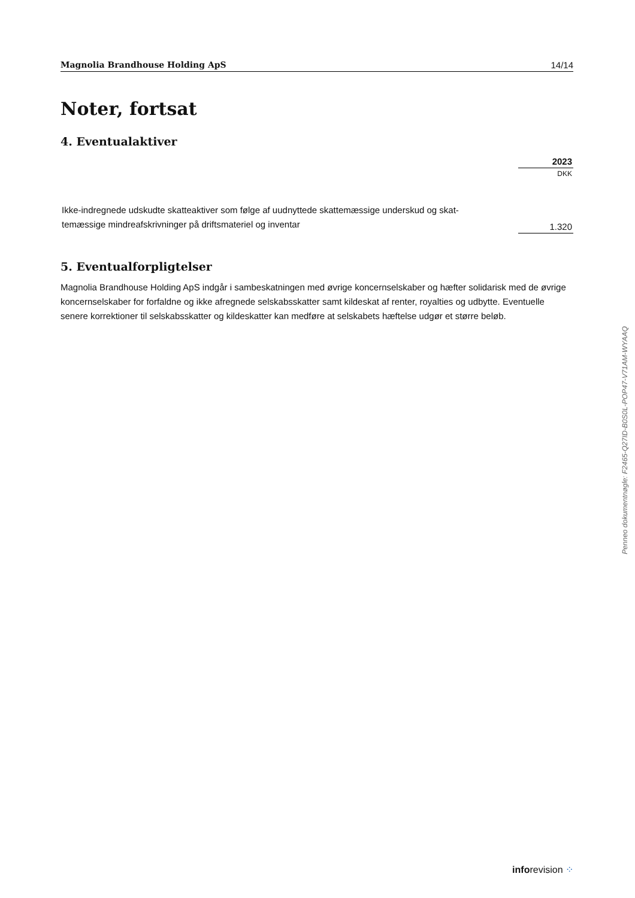Magnolia Brandhouse Holding ApS 14/14
Noter, fortsat
4. Eventualaktiver
| | 2023 |
| | DKK |
| Ikke-indregnede udskudte skatteaktiver som følge af uudnyttede skattemæssige underskud og skat- temæssige mindreafskrivninger på driftsmateriel og inventar | 1.320 |
5. Eventualforpligtelser
Magnolia Brandhouse Holding ApS indgår i sambeskatningen med øvrige koncernselskaber og hæfter solidarisk med de øvrige koncernselskaber for forfaldne og ikke afregnede selskabsskatter samt kildeskat af renter, royalties og udbytte. Eventuelle senere korrektioner til selskabsskatter og kildeskatter kan medføre at selskabets hæftelse udgør et større beløb.
Penneo dokumentnøgle: F2465-Q27ID-B0S0L-POP47-V71AM-WYAAQ
inforevision ⁘